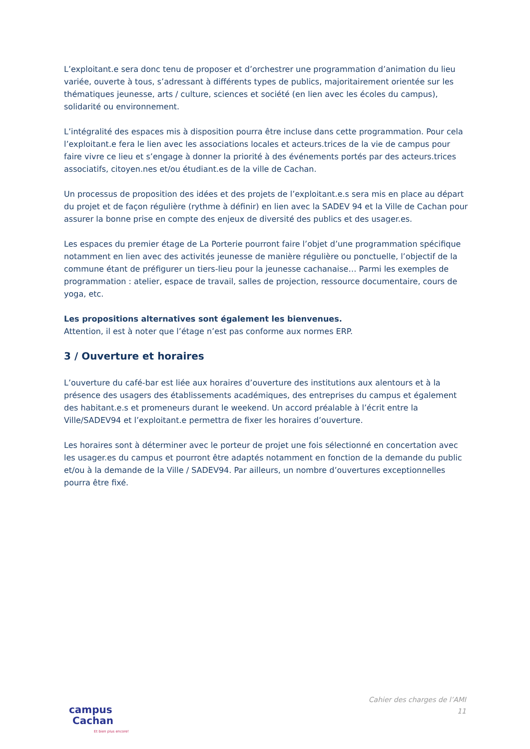L’exploitant.e sera donc tenu de proposer et d’orchestrer une programmation d’animation du lieu variée, ouverte à tous, s’adressant à différents types de publics, majoritairement orientée sur les thématiques jeunesse, arts / culture, sciences et société (en lien avec les écoles du campus), solidarité ou environnement.
L’intégralité des espaces mis à disposition pourra être incluse dans cette programmation. Pour cela l’exploitant.e fera le lien avec les associations locales et acteurs.trices de la vie de campus pour faire vivre ce lieu et s’engage à donner la priorité à des événements portés par des acteurs.trices associatifs, citoyen.nes et/ou étudiant.es de la ville de Cachan.
Un processus de proposition des idées et des projets de l’exploitant.e.s sera mis en place au départ du projet et de façon régulière (rythme à définir) en lien avec la SADEV 94 et la Ville de Cachan pour assurer la bonne prise en compte des enjeux de diversité des publics et des usager.es.
Les espaces du premier étage de La Porterie pourront faire l’objet d’une programmation spécifique notamment en lien avec des activités jeunesse de manière régulière ou ponctuelle, l’objectif de la commune étant de préfigurer un tiers-lieu pour la jeunesse cachanaise… Parmi les exemples de programmation : atelier, espace de travail, salles de projection, ressource documentaire, cours de yoga, etc.
Les propositions alternatives sont également les bienvenues.
Attention, il est à noter que l’étage n’est pas conforme aux normes ERP.
3 / Ouverture et horaires
L’ouverture du café-bar est liée aux horaires d’ouverture des institutions aux alentours et à la présence des usagers des établissements académiques, des entreprises du campus et également des habitant.e.s et promeneurs durant le weekend. Un accord préalable à l’écrit entre la Ville/SADEV94 et l’exploitant.e permettra de fixer les horaires d’ouverture.
Les horaires sont à déterminer avec le porteur de projet une fois sélectionné en concertation avec les usager.es du campus et pourront être adaptés notamment en fonction de la demande du public et/ou à la demande de la Ville / SADEV94. Par ailleurs, un nombre d’ouvertures exceptionnelles pourra être fixé.
campus
Cachan
Et bien plus encore!
Cahier des charges de l’AMI
11